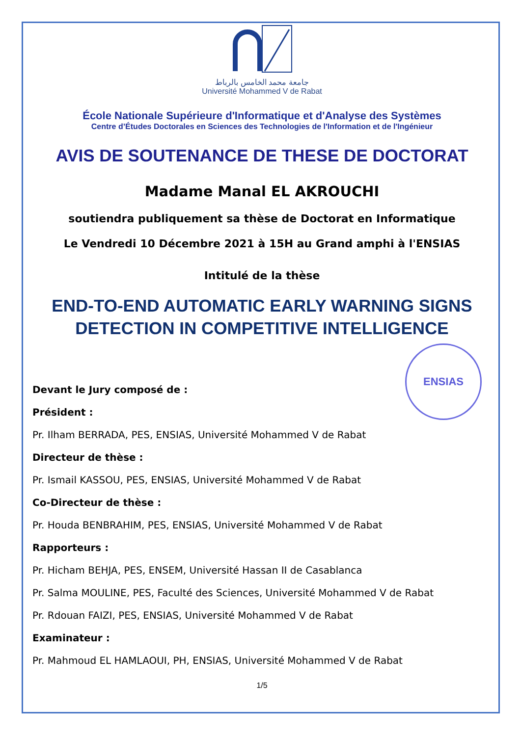جامعة محمد الخامس بالرباط
Université Mohammed V de Rabat
École Nationale Supérieure d'Informatique et d'Analyse des Systèmes
Centre d’Études Doctorales en Sciences des Technologies de l'Information et de l'Ingénieur
AVIS DE SOUTENANCE DE THESE DE DOCTORAT
Madame Manal EL AKROUCHI
soutiendra publiquement sa thèse de Doctorat en Informatique
Le Vendredi 10 Décembre 2021 à 15H au Grand amphi à l'ENSIAS
Intitulé de la thèse
END-TO-END AUTOMATIC EARLY WARNING SIGNS DETECTION IN COMPETITIVE INTELLIGENCE
ENSIAS
Devant le Jury composé de :
Président :
Pr. Ilham BERRADA, PES, ENSIAS, Université Mohammed V de Rabat
Directeur de thèse :
Pr. Ismail KASSOU, PES, ENSIAS, Université Mohammed V de Rabat
Co-Directeur de thèse :
Pr. Houda BENBRAHIM, PES, ENSIAS, Université Mohammed V de Rabat
Rapporteurs :
Pr. Hicham BEHJA, PES, ENSEM, Université Hassan II de Casablanca
Pr. Salma MOULINE, PES, Faculté des Sciences, Université Mohammed V de Rabat
Pr. Rdouan FAIZI, PES, ENSIAS, Université Mohammed V de Rabat
Examinateur :
Pr. Mahmoud EL HAMLAOUI, PH, ENSIAS, Université Mohammed V de Rabat
1/5